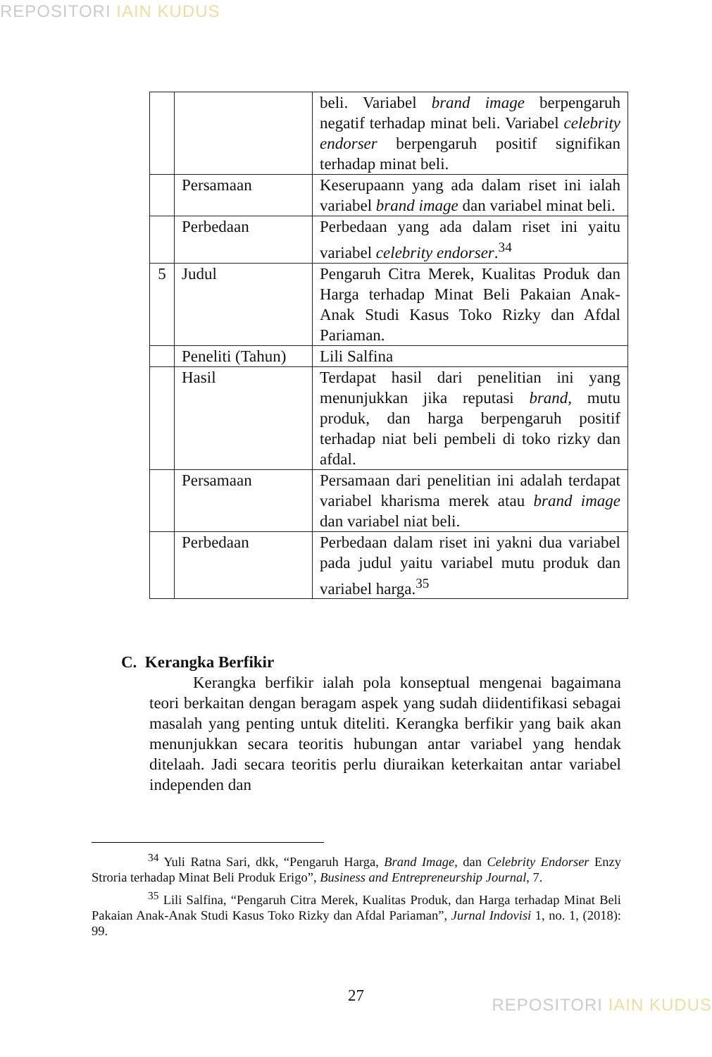REPOSITORI IAIN KUDUS
| | | beli. Variabel brand image berpengaruh negatif terhadap minat beli. Variabel celebrity endorser berpengaruh positif signifikan terhadap minat beli. |
| | Persamaan | Keserupaann yang ada dalam riset ini ialah variabel brand image dan variabel minat beli. |
| | Perbedaan | Perbedaan yang ada dalam riset ini yaitu variabel celebrity endorser .<sup>34</sup> |
| 5 | Judul | Pengaruh Citra Merek, Kualitas Produk dan Harga terhadap Minat Beli Pakaian Anak-Anak Studi Kasus Toko Rizky dan Afdal Pariaman. |
| | Peneliti (Tahun) | Lili Salfina |
| | Hasil | Terdapat hasil dari penelitian ini yang menunjukkan jika reputasi brand, mutu produk, dan harga berpengaruh positif terhadap niat beli pembeli di toko rizky dan afdal. |
| | Persamaan | Persamaan dari penelitian ini adalah terdapat variabel kharisma merek atau brand image dan variabel niat beli. |
| | Perbedaan | Perbedaan dalam riset ini yakni dua variabel pada judul yaitu variabel mutu produk dan variabel harga.<sup>35</sup> |
C. Kerangka Berfikir
Kerangka berfikir ialah pola konseptual mengenai bagaimana teori berkaitan dengan beragam aspek yang sudah diidentifikasi sebagai masalah yang penting untuk diteliti. Kerangka berfikir yang baik akan menunjukkan secara teoritis hubungan antar variabel yang hendak ditelaah. Jadi secara teoritis perlu diuraikan keterkaitan antar variabel independen dan
<sup>34</sup> Yuli Ratna Sari, dkk, “Pengaruh Harga, Brand Image, dan Celebrity Endorser Enzy Stroria terhadap Minat Beli Produk Erigo”, Business and Entrepreneurship Journal, 7.
<sup>35</sup> Lili Salfina, “Pengaruh Citra Merek, Kualitas Produk, dan Harga terhadap Minat Beli Pakaian Anak-Anak Studi Kasus Toko Rizky dan Afdal Pariaman”, Jurnal Indovisi 1, no. 1, (2018): 99.
27 REPOSITORI IAIN KUDUS